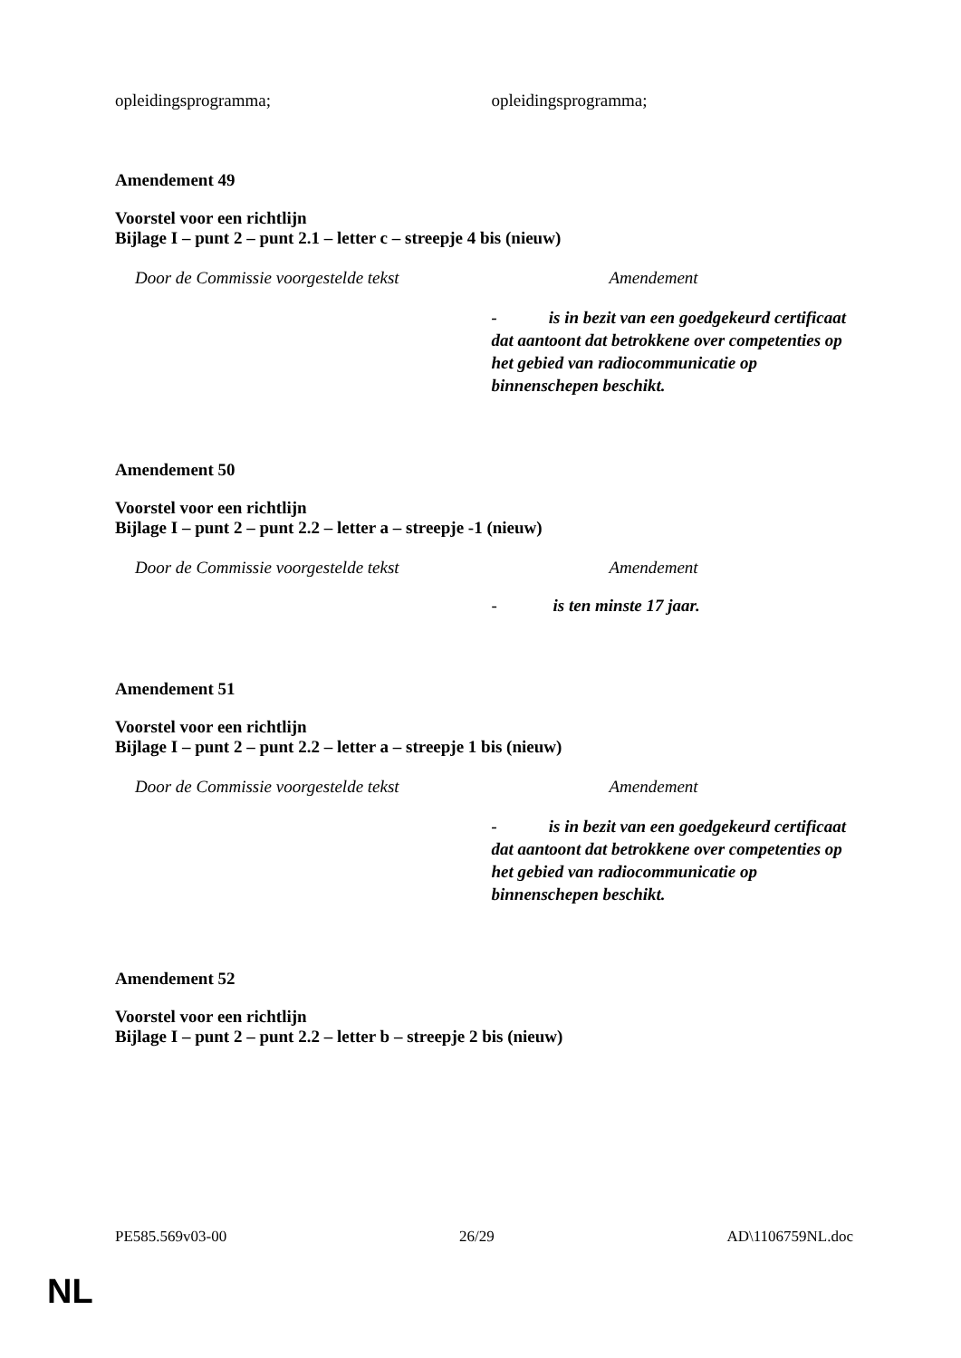| opleidingsprogramma; | opleidingsprogramma; |
Amendement 49
Voorstel voor een richtlijn
Bijlage I – punt 2 – punt 2.1 – letter c – streepje 4 bis (nieuw)
| Door de Commissie voorgestelde tekst | Amendement |
| | - is in bezit van een goedgekeurd certificaat dat aantoont dat betrokkene over competenties op het gebied van radiocommunicatie op binnenschepen beschikt. |
Amendement 50
Voorstel voor een richtlijn
Bijlage I – punt 2 – punt 2.2 – letter a – streepje -1 (nieuw)
| Door de Commissie voorgestelde tekst | Amendement |
| | - is ten minste 17 jaar. |
Amendement 51
Voorstel voor een richtlijn
Bijlage I – punt 2 – punt 2.2 – letter a – streepje 1 bis (nieuw)
| Door de Commissie voorgestelde tekst | Amendement |
| | - is in bezit van een goedgekeurd certificaat dat aantoont dat betrokkene over competenties op het gebied van radiocommunicatie op binnenschepen beschikt. |
Amendement 52
Voorstel voor een richtlijn
Bijlage I – punt 2 – punt 2.2 – letter b – streepje 2 bis (nieuw)
PE585.569v03-00 26/29 AD\1106759NL.doc
NL